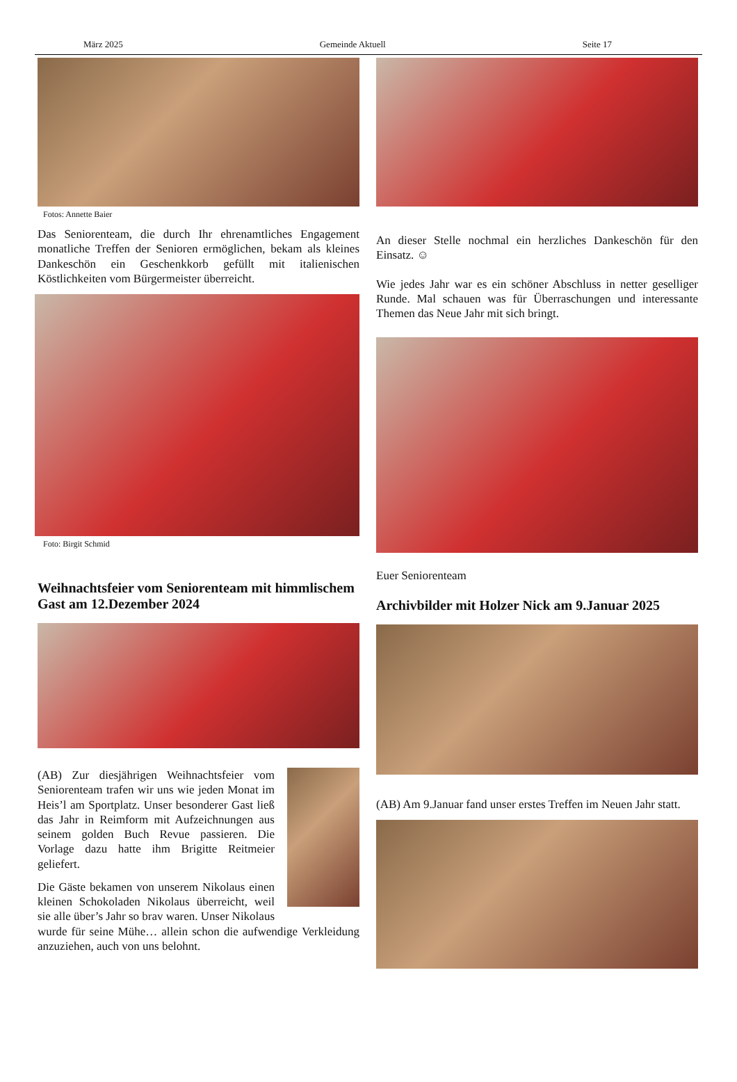März 2025 Gemeinde Aktuell Seite 17
Fotos: Annette Baier
Das Seniorenteam, die durch Ihr ehrenamtliches Engagement monatliche Treffen der Senioren ermöglichen, bekam als kleines Dankeschön ein Geschenkkorb gefüllt mit italienischen Köstlichkeiten vom Bürgermeister überreicht.
Foto: Birgit Schmid
Weihnachtsfeier vom Seniorenteam mit himmlischem Gast am 12.Dezember 2024
(AB) Zur diesjährigen Weihnachtsfeier vom Seniorenteam trafen wir uns wie jeden Monat im Heis’l am Sportplatz. Unser besonderer Gast ließ das Jahr in Reimform mit Aufzeichnungen aus seinem golden Buch Revue passieren. Die Vorlage dazu hatte ihm Brigitte Reitmeier geliefert.
Die Gäste bekamen von unserem Nikolaus einen kleinen Schokoladen Nikolaus überreicht, weil sie alle über’s Jahr so brav waren. Unser Nikolaus wurde für seine Mühe… allein schon die aufwendige Verkleidung anzuziehen, auch von uns belohnt.
An dieser Stelle nochmal ein herzliches Dankeschön für den Einsatz. ☺
Wie jedes Jahr war es ein schöner Abschluss in netter geselliger Runde. Mal schauen was für Überraschungen und interessante Themen das Neue Jahr mit sich bringt.
Euer Seniorenteam
Archivbilder mit Holzer Nick am 9.Januar 2025
(AB) Am 9.Januar fand unser erstes Treffen im Neuen Jahr statt.